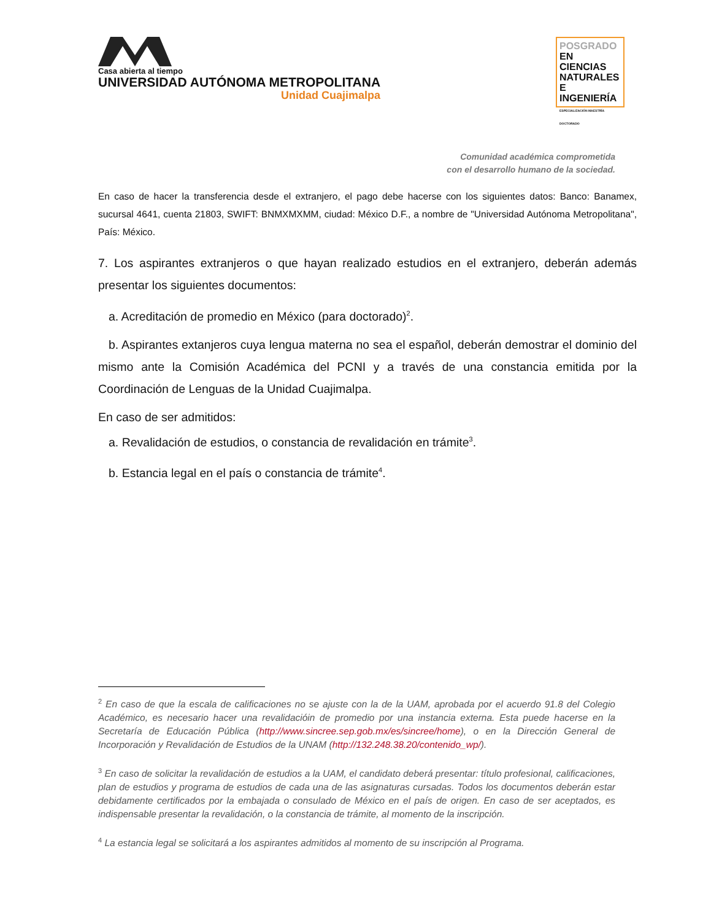Casa abierta al tiempo
UNIVERSIDAD AUTÓNOMA METROPOLITANA
Unidad Cuajimalpa
POSGRADO EN
CIENCIAS
NATURALES E
INGENIERÍA
ESPECIALIZACIÓN MAESTRÍA DOCTORADO
Comunidad académica comprometida
con el desarrollo humano de la sociedad.
En caso de hacer la transferencia desde el extranjero, el pago debe hacerse con los siguientes datos: Banco: Banamex, sucursal 4641, cuenta 21803, SWIFT: BNMXMXMM, ciudad: México D.F., a nombre de "Universidad Autónoma Metropolitana", País: México.
7. Los aspirantes extranjeros o que hayan realizado estudios en el extranjero, deberán además presentar los siguientes documentos:
a. Acreditación de promedio en México (para doctorado)<sup>2</sup>.
b. Aspirantes extanjeros cuya lengua materna no sea el español, deberán demostrar el dominio del mismo ante la Comisión Académica del PCNI y a través de una constancia emitida por la Coordinación de Lenguas de la Unidad Cuajimalpa.
En caso de ser admitidos:
a. Revalidación de estudios, o constancia de revalidación en trámite<sup>3</sup>.
b. Estancia legal en el país o constancia de trámite<sup>4</sup>.
<sup>2</sup> En caso de que la escala de calificaciones no se ajuste con la de la UAM, aprobada por el acuerdo 91.8 del Colegio Académico, es necesario hacer una revalidacióin de promedio por una instancia externa. Esta puede hacerse en la Secretaría de Educación Pública (http://www.sincree.sep.gob.mx/es/sincree/home), o en la Dirección General de Incorporación y Revalidación de Estudios de la UNAM (http://132.248.38.20/contenido_wp/).
<sup>3</sup> En caso de solicitar la revalidación de estudios a la UAM, el candidato deberá presentar: título profesional, calificaciones, plan de estudios y programa de estudios de cada una de las asignaturas cursadas. Todos los documentos deberán estar debidamente certificados por la embajada o consulado de México en el país de origen. En caso de ser aceptados, es indispensable presentar la revalidación, o la constancia de trámite, al momento de la inscripción.
<sup>4</sup> La estancia legal se solicitará a los aspirantes admitidos al momento de su inscripción al Programa.